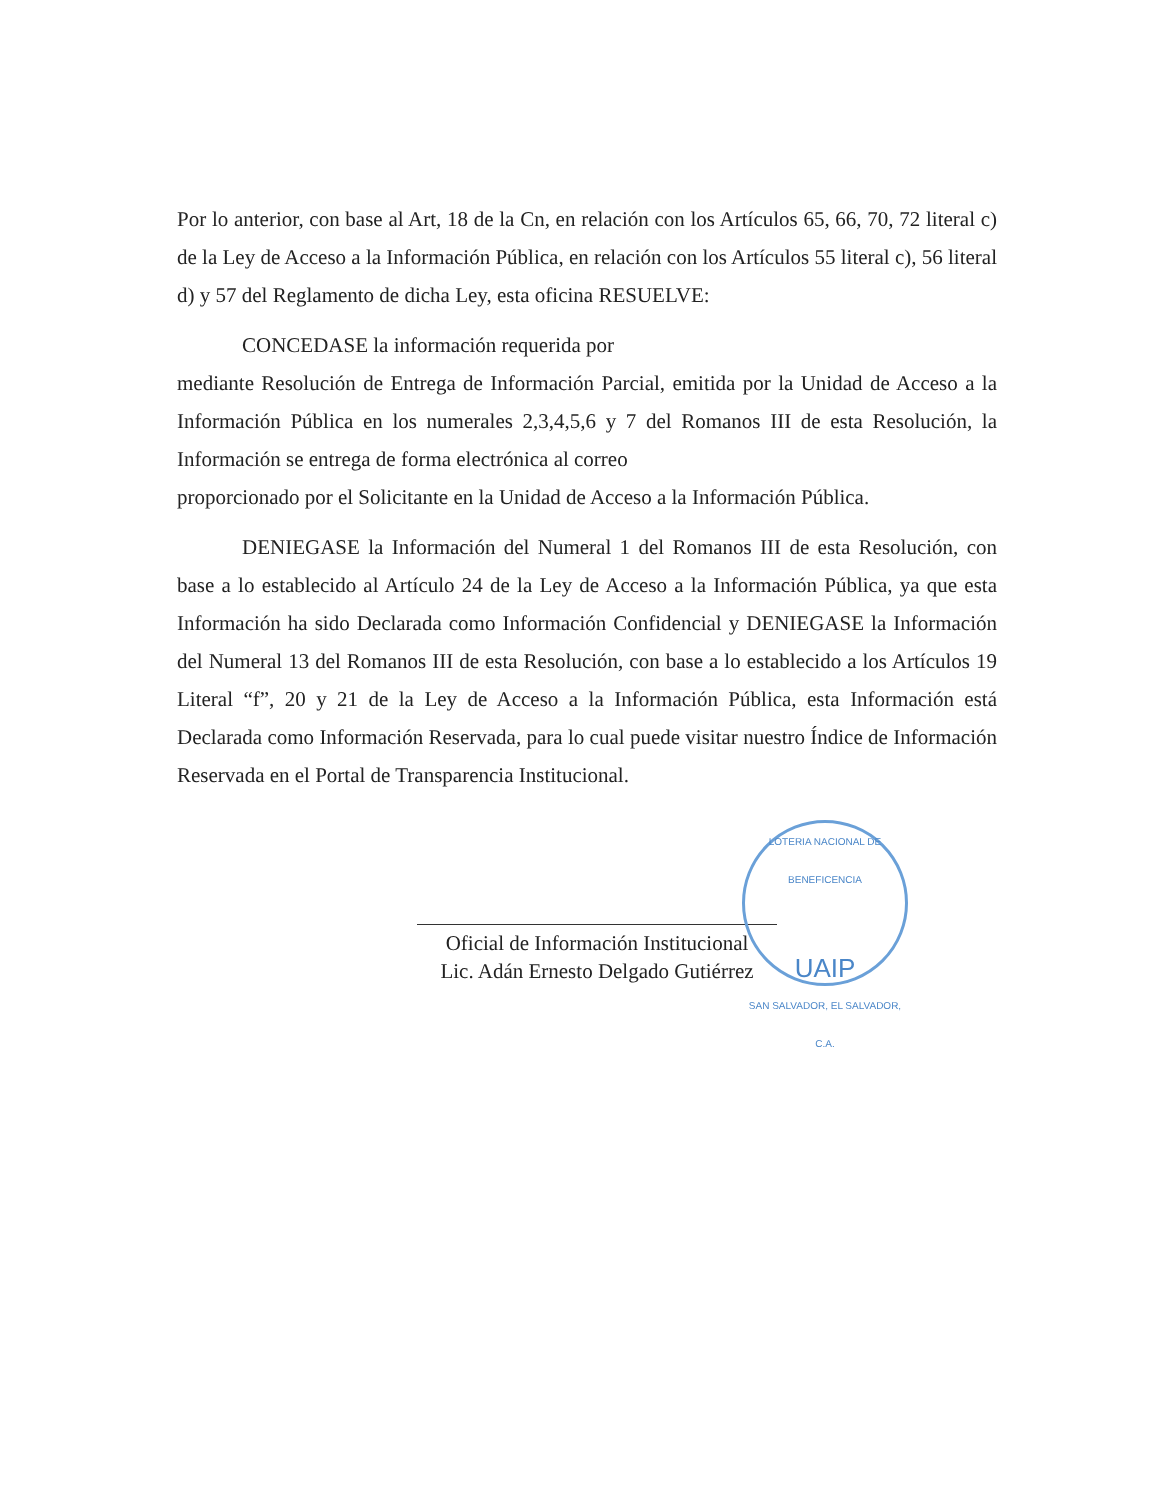Por lo anterior, con base al Art, 18 de la Cn, en relación con los Artículos 65, 66, 70, 72 literal c) de la Ley de Acceso a la Información Pública, en relación con los Artículos 55 literal c), 56 literal d) y 57 del Reglamento de dicha Ley, esta oficina RESUELVE:
CONCEDASE la información requerida por
mediante Resolución de Entrega de Información Parcial, emitida por la Unidad de Acceso a la Información Pública en los numerales 2,3,4,5,6 y 7 del Romanos III de esta Resolución, la Información se entrega de forma electrónica al correo
proporcionado por el Solicitante en la Unidad de Acceso a la Información Pública.
DENIEGASE la Información del Numeral 1 del Romanos III de esta Resolución, con base a lo establecido al Artículo 24 de la Ley de Acceso a la Información Pública, ya que esta Información ha sido Declarada como Información Confidencial y DENIEGASE la Información del Numeral 13 del Romanos III de esta Resolución, con base a lo establecido a los Artículos 19 Literal “f”, 20 y 21 de la Ley de Acceso a la Información Pública, esta Información está Declarada como Información Reservada, para lo cual puede visitar nuestro Índice de Información Reservada en el Portal de Transparencia Institucional.
Oficial de Información Institucional
Lic. Adán Ernesto Delgado Gutiérrez
LOTERIA NACIONAL DE BENEFICENCIA
UAIP
SAN SALVADOR, EL SALVADOR, C.A.